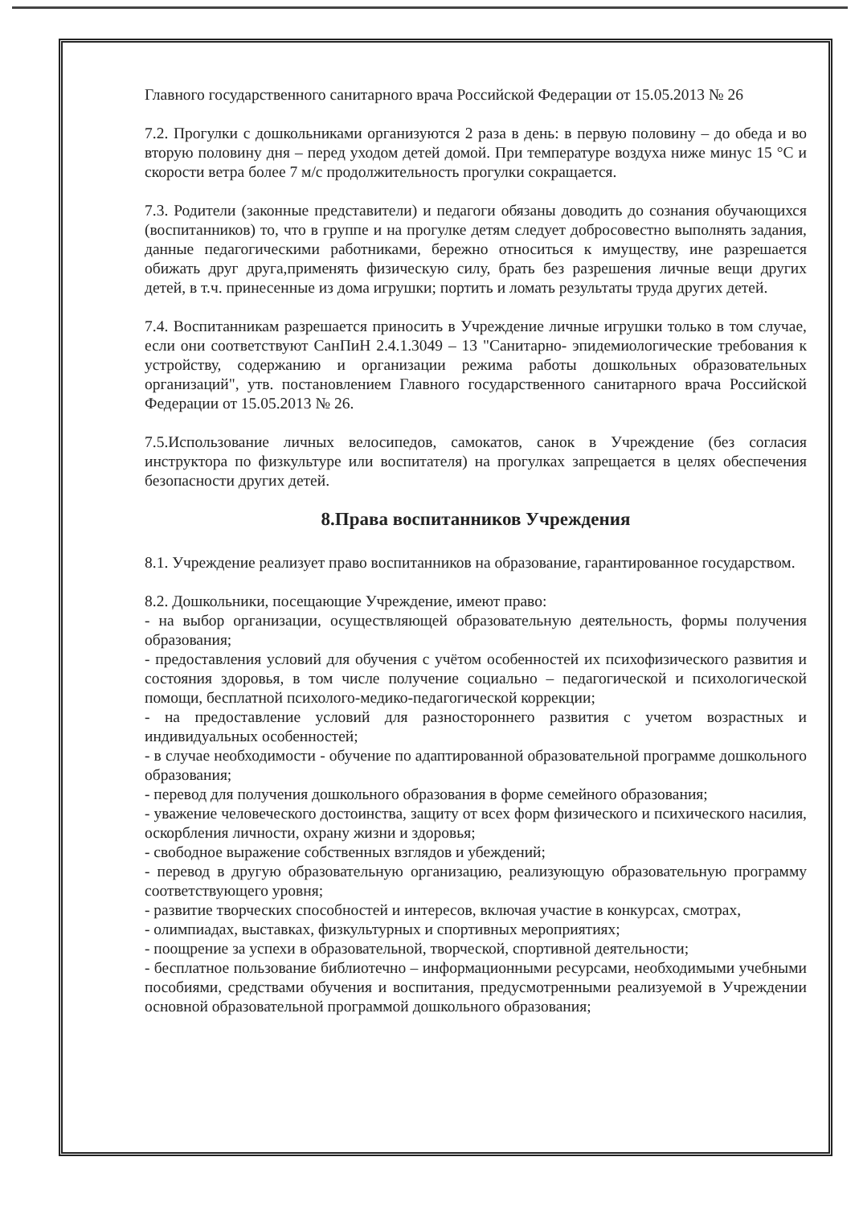Главного государственного санитарного врача Российской Федерации от 15.05.2013 № 26
7.2. Прогулки с дошкольниками организуются 2 раза в день: в первую половину – до обеда и во вторую половину дня – перед уходом детей домой. При температуре воздуха ниже минус 15 °С и скорости ветра более 7 м/с продолжительность прогулки сокращается.
7.3. Родители (законные представители) и педагоги обязаны доводить до сознания обучающихся (воспитанников) то, что в группе и на прогулке детям следует добросовестно выполнять задания, данные педагогическими работниками, бережно относиться к имуществу, ине разрешается обижать друг друга,применять физическую силу, брать без разрешения личные вещи других детей, в т.ч. принесенные из дома игрушки; портить и ломать результаты труда других детей.
7.4. Воспитанникам разрешается приносить в Учреждение личные игрушки только в том случае, если они соответствуют СанПиН 2.4.1.3049 – 13 "Санитарно- эпидемиологические требования к устройству, содержанию и организации режима работы дошкольных образовательных организаций", утв. постановлением Главного государственного санитарного врача Российской Федерации от 15.05.2013 № 26.
7.5.Использование личных велосипедов, самокатов, санок в Учреждение (без согласия инструктора по физкультуре или воспитателя) на прогулках запрещается в целях обеспечения безопасности других детей.
8.Права воспитанников Учреждения
8.1. Учреждение реализует право воспитанников на образование, гарантированное государством.
8.2. Дошкольники, посещающие Учреждение, имеют право:
- на выбор организации, осуществляющей образовательную деятельность, формы получения образования;
- предоставления условий для обучения с учётом особенностей их психофизического развития и состояния здоровья, в том числе получение социально – педагогической и психологической помощи, бесплатной психолого-медико-педагогической коррекции;
- на предоставление условий для разностороннего развития с учетом возрастных и индивидуальных особенностей;
- в случае необходимости - обучение по адаптированной образовательной программе дошкольного образования;
- перевод для получения дошкольного образования в форме семейного образования;
- уважение человеческого достоинства, защиту от всех форм физического и психического насилия, оскорбления личности, охрану жизни и здоровья;
- свободное выражение собственных взглядов и убеждений;
- перевод в другую образовательную организацию, реализующую образовательную программу соответствующего уровня;
- развитие творческих способностей и интересов, включая участие в конкурсах, смотрах,
- олимпиадах, выставках, физкультурных и спортивных мероприятиях;
- поощрение за успехи в образовательной, творческой, спортивной деятельности;
- бесплатное пользование библиотечно – информационными ресурсами, необходимыми учебными пособиями, средствами обучения и воспитания, предусмотренными реализуемой в Учреждении основной образовательной программой дошкольного образования;